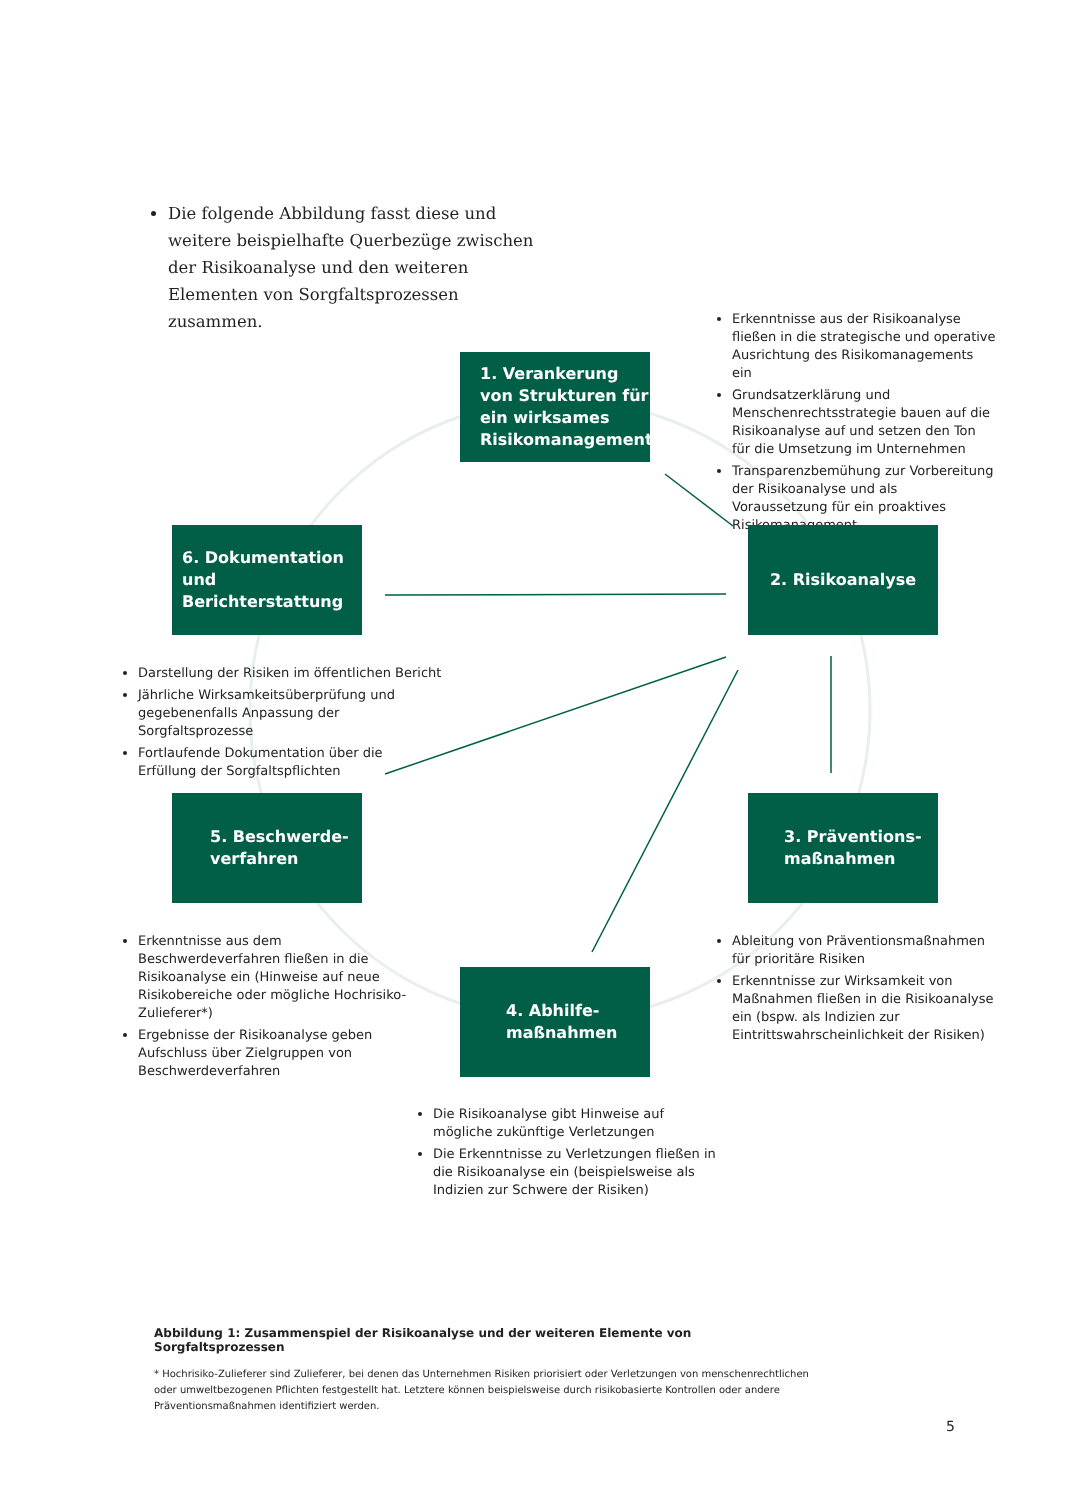Die folgende Abbildung fasst diese und weitere beispielhafte Querbezüge zwischen der Risikoanalyse und den weiteren Elementen von Sorgfaltsprozessen zusammen.
Erkenntnisse aus der Risikoanalyse fließen in die strategische und operative Ausrichtung des Risikomanagements ein
Grundsatzerklärung und Menschenrechtsstrategie bauen auf die Risikoanalyse auf und setzen den Ton für die Umsetzung im Unternehmen
Transparenzbemühung zur Vorbereitung der Risikoanalyse und als Voraussetzung für ein proaktives Risikomanagement
1. Verankerung von Strukturen für ein wirksames Risikomanagement
6. Dokumentation und Berichterstattung
2. Risikoanalyse
Darstellung der Risiken im öffentlichen Bericht
Jährliche Wirksamkeitsüberprüfung und gegebenenfalls Anpassung der Sorgfaltsprozesse
Fortlaufende Dokumentation über die Erfüllung der Sorgfaltspflichten
5. Beschwerde-verfahren
3. Präventions-maßnahmen
Erkenntnisse aus dem Beschwerdeverfahren fließen in die Risikoanalyse ein (Hinweise auf neue Risikobereiche oder mögliche Hochrisiko-Zulieferer*)
Ergebnisse der Risikoanalyse geben Aufschluss über Zielgruppen von Beschwerdeverfahren
Ableitung von Präventionsmaßnahmen für prioritäre Risiken
Erkenntnisse zur Wirksamkeit von Maßnahmen fließen in die Risikoanalyse ein (bspw. als Indizien zur Eintrittswahrscheinlichkeit der Risiken)
4. Abhilfe-maßnahmen
Die Risikoanalyse gibt Hinweise auf mögliche zukünftige Verletzungen
Die Erkenntnisse zu Verletzungen fließen in die Risikoanalyse ein (beispielsweise als Indizien zur Schwere der Risiken)
Abbildung 1: Zusammenspiel der Risikoanalyse und der weiteren Elemente von Sorgfaltsprozessen
* Hochrisiko-Zulieferer sind Zulieferer, bei denen das Unternehmen Risiken priorisiert oder Verletzungen von menschenrechtlichen oder umweltbezogenen Pflichten festgestellt hat. Letztere können beispielsweise durch risikobasierte Kontrollen oder andere Präventionsmaßnahmen identifiziert werden.
5